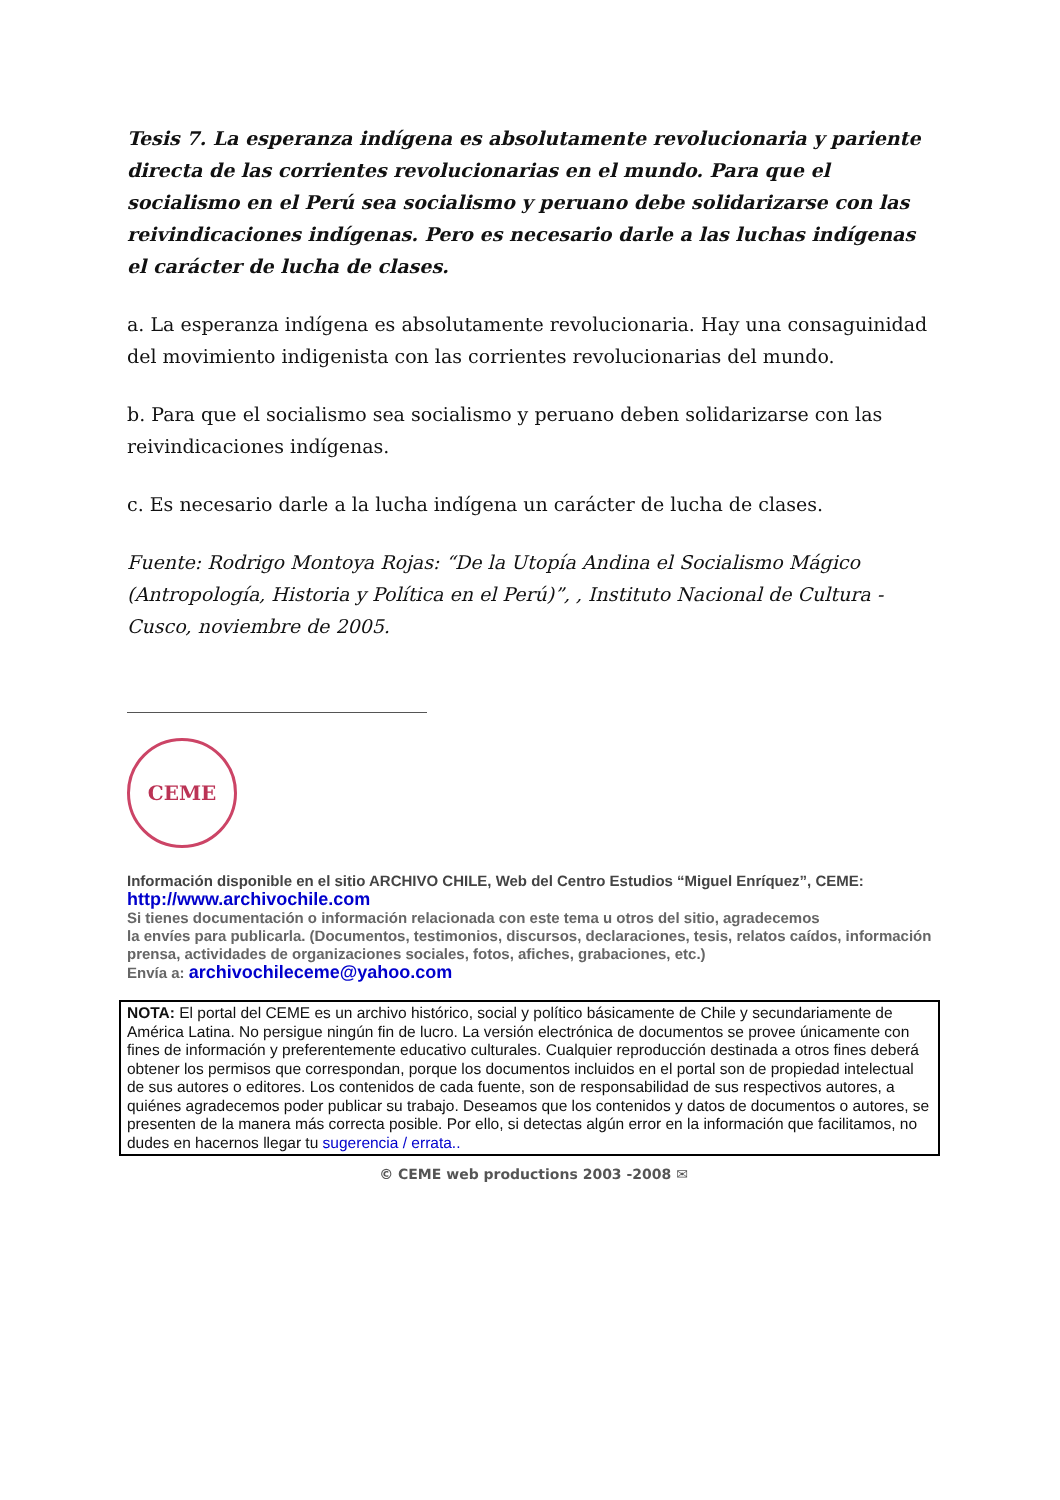Tesis 7. La esperanza indígena es absolutamente revolucionaria y pariente directa de las corrientes revolucionarias en el mundo. Para que el socialismo en el Perú sea socialismo y peruano debe solidarizarse con las reivindicaciones indígenas. Pero es necesario darle a las luchas indígenas el carácter de lucha de clases.
a. La esperanza indígena es absolutamente revolucionaria. Hay una consaguinidad del movimiento indigenista con las corrientes revolucionarias del mundo.
b. Para que el socialismo sea socialismo y peruano deben solidarizarse con las reivindicaciones indígenas.
c. Es necesario darle a la lucha indígena un carácter de lucha de clases.
Fuente: Rodrigo Montoya Rojas: “De la Utopía Andina el Socialismo Mágico (Antropología, Historia y Política en el Perú)”, , Instituto Nacional de Cultura - Cusco, noviembre de 2005.
CEME
Información disponible en el sitio ARCHIVO CHILE, Web del Centro Estudios “Miguel Enríquez”, CEME:
http://www.archivochile.com
Si tienes documentación o información relacionada con este tema u otros del sitio, agradecemos
la envíes para publicarla. (Documentos, testimonios, discursos, declaraciones, tesis, relatos caídos, información prensa, actividades de organizaciones sociales, fotos, afiches, grabaciones, etc.)
Envía a: archivochileceme@yahoo.com
NOTA: El portal del CEME es un archivo histórico, social y político básicamente de Chile y secundariamente de América Latina. No persigue ningún fin de lucro. La versión electrónica de documentos se provee únicamente con fines de información y preferentemente educativo culturales. Cualquier reproducción destinada a otros fines deberá obtener los permisos que correspondan, porque los documentos incluidos en el portal son de propiedad intelectual de sus autores o editores. Los contenidos de cada fuente, son de responsabilidad de sus respectivos autores, a quiénes agradecemos poder publicar su trabajo. Deseamos que los contenidos y datos de documentos o autores, se presenten de la manera más correcta posible. Por ello, si detectas algún error en la información que facilitamos, no dudes en hacernos llegar tu sugerencia / errata..
© CEME web productions 2003 -2008 ✉